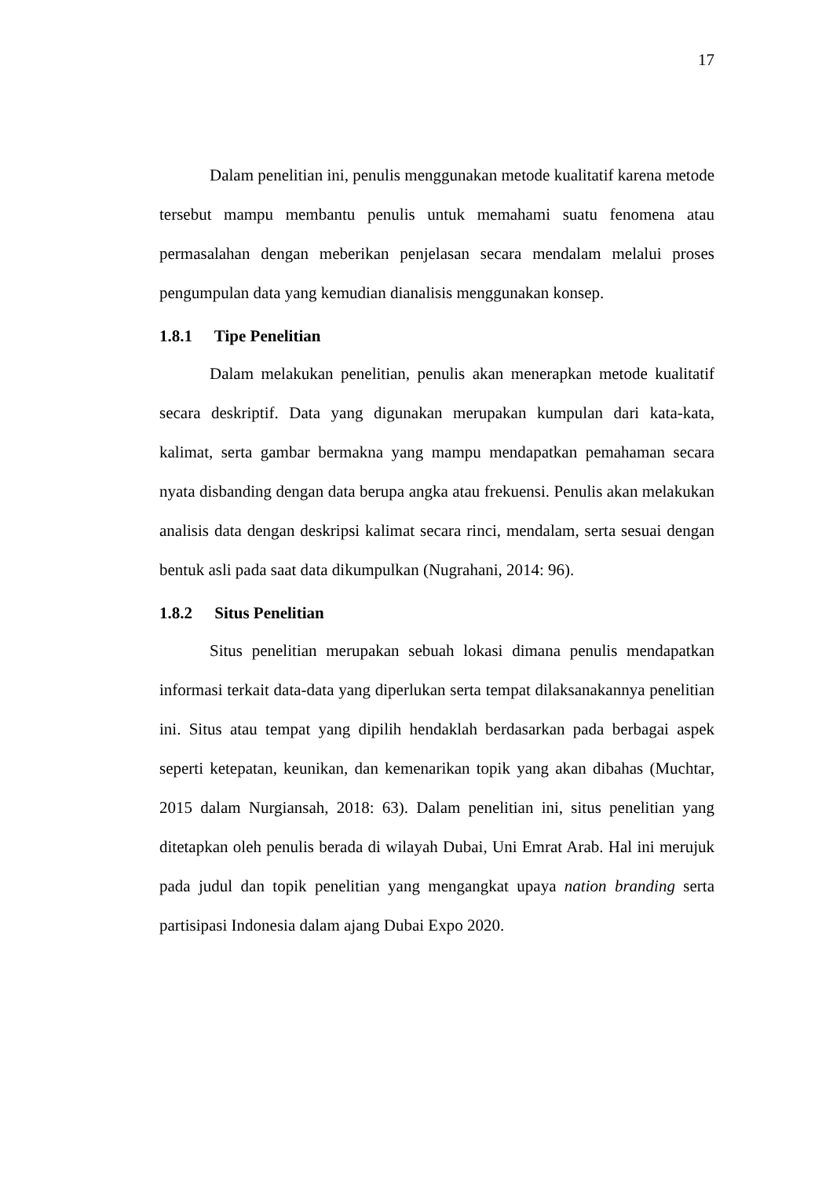17
Dalam penelitian ini, penulis menggunakan metode kualitatif karena metode tersebut mampu membantu penulis untuk memahami suatu fenomena atau permasalahan dengan meberikan penjelasan secara mendalam melalui proses pengumpulan data yang kemudian dianalisis menggunakan konsep.
1.8.1 Tipe Penelitian
Dalam melakukan penelitian, penulis akan menerapkan metode kualitatif secara deskriptif. Data yang digunakan merupakan kumpulan dari kata-kata, kalimat, serta gambar bermakna yang mampu mendapatkan pemahaman secara nyata disbanding dengan data berupa angka atau frekuensi. Penulis akan melakukan analisis data dengan deskripsi kalimat secara rinci, mendalam, serta sesuai dengan bentuk asli pada saat data dikumpulkan (Nugrahani, 2014: 96).
1.8.2 Situs Penelitian
Situs penelitian merupakan sebuah lokasi dimana penulis mendapatkan informasi terkait data-data yang diperlukan serta tempat dilaksanakannya penelitian ini. Situs atau tempat yang dipilih hendaklah berdasarkan pada berbagai aspek seperti ketepatan, keunikan, dan kemenarikan topik yang akan dibahas (Muchtar, 2015 dalam Nurgiansah, 2018: 63). Dalam penelitian ini, situs penelitian yang ditetapkan oleh penulis berada di wilayah Dubai, Uni Emrat Arab. Hal ini merujuk pada judul dan topik penelitian yang mengangkat upaya nation branding serta partisipasi Indonesia dalam ajang Dubai Expo 2020.